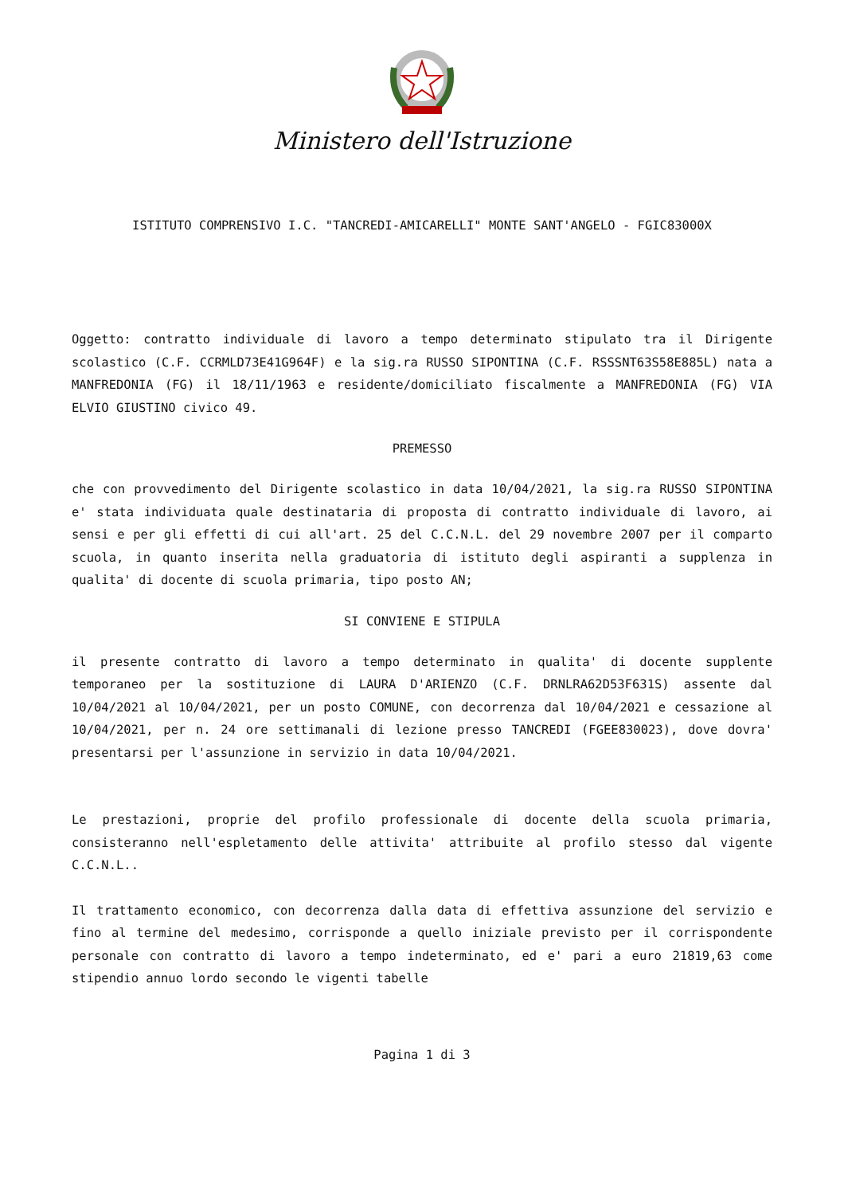Ministero dell'Istruzione
ISTITUTO COMPRENSIVO I.C. "TANCREDI-AMICARELLI" MONTE SANT'ANGELO - FGIC83000X
Oggetto: contratto individuale di lavoro a tempo determinato stipulato tra il Dirigente scolastico (C.F. CCRMLD73E41G964F) e la sig.ra RUSSO SIPONTINA (C.F. RSSSNT63S58E885L) nata a MANFREDONIA (FG) il 18/11/1963 e residente/domiciliato fiscalmente a MANFREDONIA (FG) VIA ELVIO GIUSTINO civico 49.
PREMESSO
che con provvedimento del Dirigente scolastico in data 10/04/2021, la sig.ra RUSSO SIPONTINA e' stata individuata quale destinataria di proposta di contratto individuale di lavoro, ai sensi e per gli effetti di cui all'art. 25 del C.C.N.L. del 29 novembre 2007 per il comparto scuola, in quanto inserita nella graduatoria di istituto degli aspiranti a supplenza in qualita' di docente di scuola primaria, tipo posto AN;
SI CONVIENE E STIPULA
il presente contratto di lavoro a tempo determinato in qualita' di docente supplente temporaneo per la sostituzione di LAURA D'ARIENZO (C.F. DRNLRA62D53F631S) assente dal 10/04/2021 al 10/04/2021, per un posto COMUNE, con decorrenza dal 10/04/2021 e cessazione al 10/04/2021, per n. 24 ore settimanali di lezione presso TANCREDI (FGEE830023), dove dovra' presentarsi per l'assunzione in servizio in data 10/04/2021.
Le prestazioni, proprie del profilo professionale di docente della scuola primaria, consisteranno nell'espletamento delle attivita' attribuite al profilo stesso dal vigente C.C.N.L..
Il trattamento economico, con decorrenza dalla data di effettiva assunzione del servizio e fino al termine del medesimo, corrisponde a quello iniziale previsto per il corrispondente personale con contratto di lavoro a tempo indeterminato, ed e' pari a euro 21819,63 come stipendio annuo lordo secondo le vigenti tabelle
Pagina 1 di 3